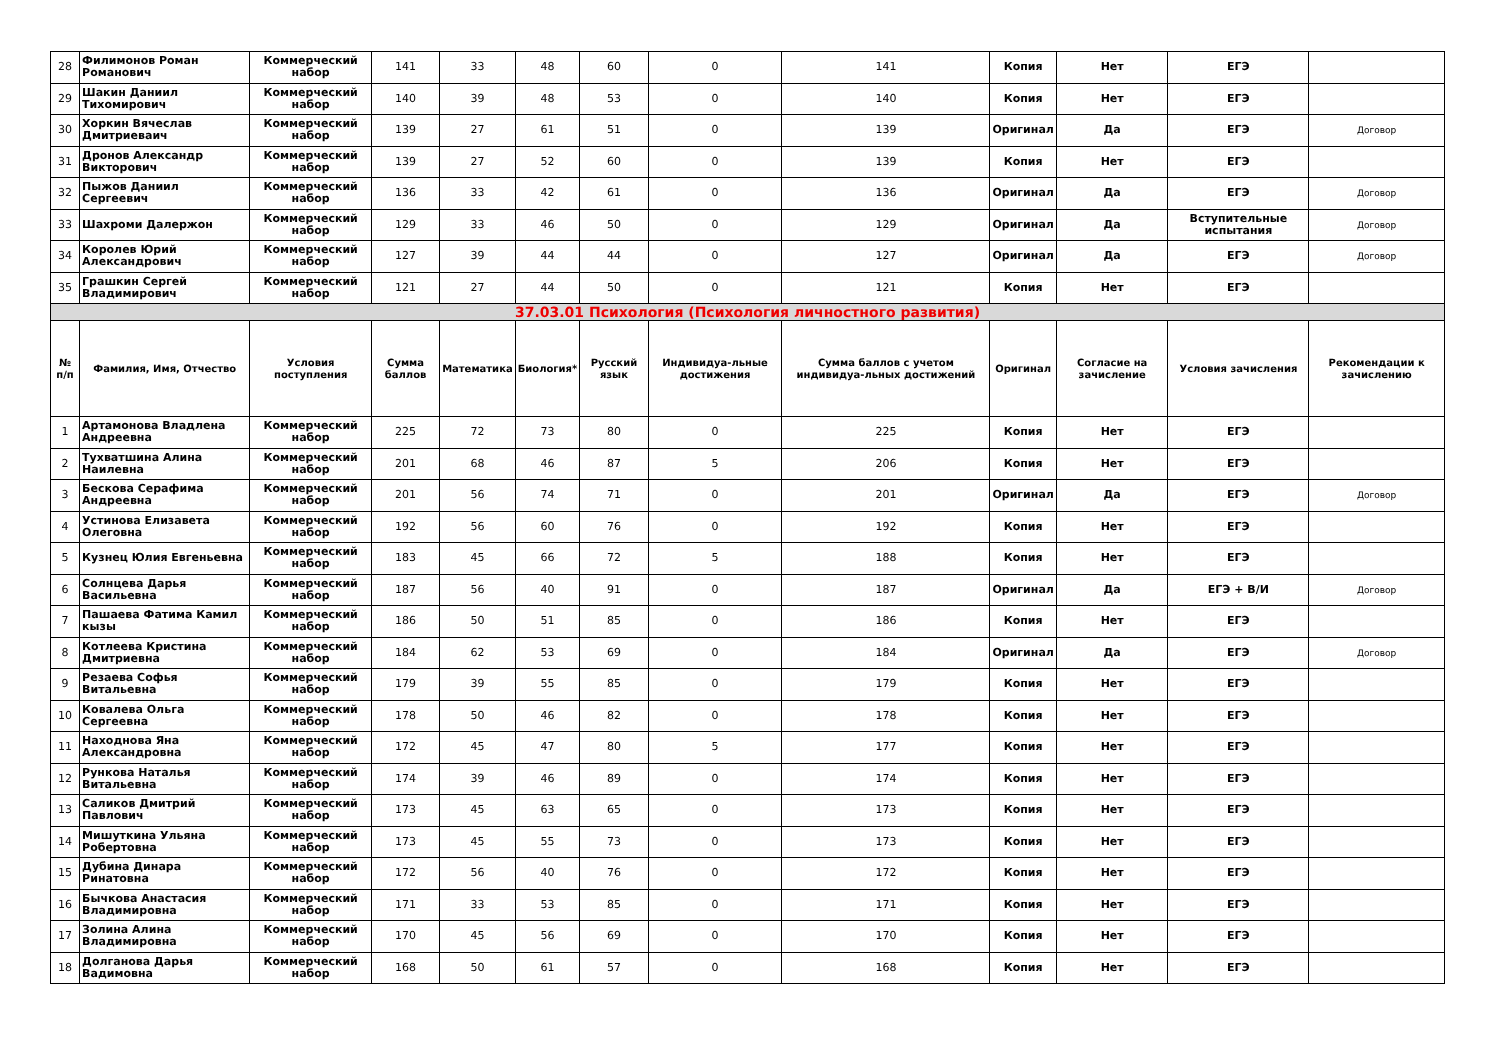| 28 | Филимонов Роман Романович | Коммерческий набор | 141 | 33 | 48 | 60 | 0 | 141 | Копия | Нет | ЕГЭ | |
| 29 | Шакин Даниил Тихомирович | Коммерческий набор | 140 | 39 | 48 | 53 | 0 | 140 | Копия | Нет | ЕГЭ | |
| 30 | Хоркин Вячеслав Дмитриеваич | Коммерческий набор | 139 | 27 | 61 | 51 | 0 | 139 | Оригинал | Да | ЕГЭ | Договор |
| 31 | Дронов Александр Викторович | Коммерческий набор | 139 | 27 | 52 | 60 | 0 | 139 | Копия | Нет | ЕГЭ | |
| 32 | Пыжов Даниил Сергеевич | Коммерческий набор | 136 | 33 | 42 | 61 | 0 | 136 | Оригинал | Да | ЕГЭ | Договор |
| 33 | Шахроми Далержон | Коммерческий набор | 129 | 33 | 46 | 50 | 0 | 129 | Оригинал | Да | Вступительные испытания | Договор |
| 34 | Королев Юрий Александрович | Коммерческий набор | 127 | 39 | 44 | 44 | 0 | 127 | Оригинал | Да | ЕГЭ | Договор |
| 35 | Грашкин Сергей Владимирович | Коммерческий набор | 121 | 27 | 44 | 50 | 0 | 121 | Копия | Нет | ЕГЭ | |
| 37.03.01 Психология (Психология личностного развития) | | | | | | | | | | | | |
| № п/п | Фамилия, Имя, Отчество | Условия поступления | Сумма баллов | Математика | Биология* | Русский язык | Индивидуа-льные достижения | Сумма баллов с учетом индивидуа-льных достижений | Оригинал | Согласие на зачисление | Условия зачисления | Рекомендации к зачислению |
| 1 | Артамонова Владлена Андреевна | Коммерческий набор | 225 | 72 | 73 | 80 | 0 | 225 | Копия | Нет | ЕГЭ | |
| 2 | Тухватшина Алина Наилевна | Коммерческий набор | 201 | 68 | 46 | 87 | 5 | 206 | Копия | Нет | ЕГЭ | |
| 3 | Бескова Серафима Андреевна | Коммерческий набор | 201 | 56 | 74 | 71 | 0 | 201 | Оригинал | Да | ЕГЭ | Договор |
| 4 | Устинова Елизавета Олеговна | Коммерческий набор | 192 | 56 | 60 | 76 | 0 | 192 | Копия | Нет | ЕГЭ | |
| 5 | Кузнец Юлия Евгеньевна | Коммерческий набор | 183 | 45 | 66 | 72 | 5 | 188 | Копия | Нет | ЕГЭ | |
| 6 | Солнцева Дарья Васильевна | Коммерческий набор | 187 | 56 | 40 | 91 | 0 | 187 | Оригинал | Да | ЕГЭ + В/И | Договор |
| 7 | Пашаева Фатима Камил кызы | Коммерческий набор | 186 | 50 | 51 | 85 | 0 | 186 | Копия | Нет | ЕГЭ | |
| 8 | Котлеева Кристина Дмитриевна | Коммерческий набор | 184 | 62 | 53 | 69 | 0 | 184 | Оригинал | Да | ЕГЭ | Договор |
| 9 | Резаева Софья Витальевна | Коммерческий набор | 179 | 39 | 55 | 85 | 0 | 179 | Копия | Нет | ЕГЭ | |
| 10 | Ковалева Ольга Сергеевна | Коммерческий набор | 178 | 50 | 46 | 82 | 0 | 178 | Копия | Нет | ЕГЭ | |
| 11 | Находнова Яна Александровна | Коммерческий набор | 172 | 45 | 47 | 80 | 5 | 177 | Копия | Нет | ЕГЭ | |
| 12 | Рункова Наталья Витальевна | Коммерческий набор | 174 | 39 | 46 | 89 | 0 | 174 | Копия | Нет | ЕГЭ | |
| 13 | Саликов Дмитрий Павлович | Коммерческий набор | 173 | 45 | 63 | 65 | 0 | 173 | Копия | Нет | ЕГЭ | |
| 14 | Мишуткина Ульяна Робертовна | Коммерческий набор | 173 | 45 | 55 | 73 | 0 | 173 | Копия | Нет | ЕГЭ | |
| 15 | Дубина Динара Ринатовна | Коммерческий набор | 172 | 56 | 40 | 76 | 0 | 172 | Копия | Нет | ЕГЭ | |
| 16 | Бычкова Анастасия Владимировна | Коммерческий набор | 171 | 33 | 53 | 85 | 0 | 171 | Копия | Нет | ЕГЭ | |
| 17 | Золина Алина Владимировна | Коммерческий набор | 170 | 45 | 56 | 69 | 0 | 170 | Копия | Нет | ЕГЭ | |
| 18 | Долганова Дарья Вадимовна | Коммерческий набор | 168 | 50 | 61 | 57 | 0 | 168 | Копия | Нет | ЕГЭ | |